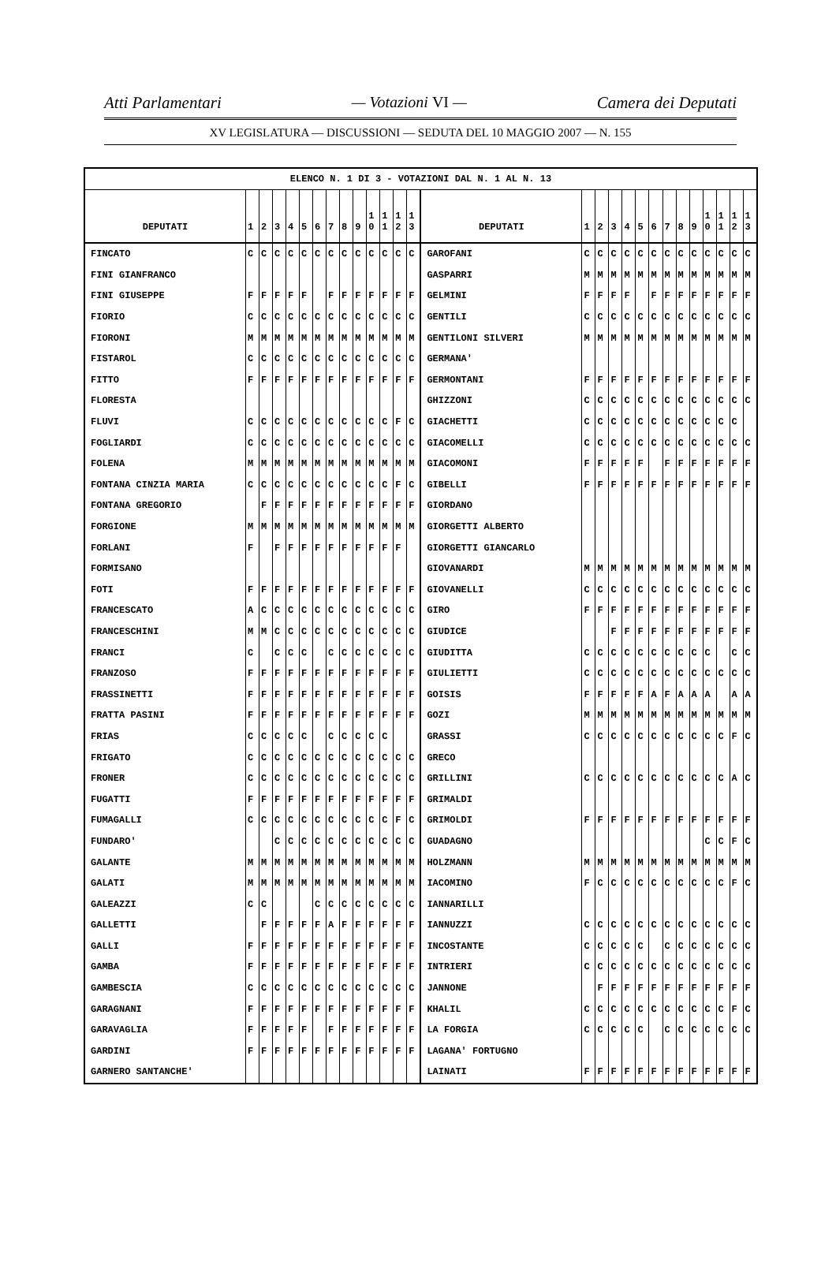Atti Parlamentari — Votazioni VI — Camera dei Deputati
XV LEGISLATURA — DISCUSSIONI — SEDUTA DEL 10 MAGGIO 2007 — N. 155
| ELENCO N. 1 DI 3 - VOTAZIONI DAL N. 1 AL N. 13 | | | | | | | | | | | | | | | | | | | | | | | | | | | |
| --- | --- | --- | --- | --- | --- | --- | --- | --- | --- | --- | --- | --- | --- | --- | --- | --- | --- | --- | --- | --- | --- | --- | --- | --- | --- | --- | --- |
| DEPUTATI | 1 | 2 | 3 | 4 | 5 | 6 | 7 | 8 | 9 | 1 0 | 1 1 | 1 2 | 1 3 | DEPUTATI | 1 | 2 | 3 | 4 | 5 | 6 | 7 | 8 | 9 | 1 0 | 1 1 | 1 2 | 1 3 |
| FINCATO | C | C | C | C | C | C | C | C | C | C | C | C | C | GAROFANI | C | C | C | C | C | C | C | C | C | C | C | C | C |
| FINI GIANFRANCO | | | | | | | | | | | | | | GASPARRI | M | M | M | M | M | M | M | M | M | M | M | M | M |
| FINI GIUSEPPE | F | F | F | F | F | | F | F | F | F | F | F | F | GELMINI | F | F | F | F | | F | F | F | F | F | F | F | F |
| FIORIO | C | C | C | C | C | C | C | C | C | C | C | C | C | GENTILI | C | C | C | C | C | C | C | C | C | C | C | C | C |
| FIORONI | M | M | M | M | M | M | M | M | M | M | M | M | M | GENTILONI SILVERI | M | M | M | M | M | M | M | M | M | M | M | M | M |
| FISTAROL | C | C | C | C | C | C | C | C | C | C | C | C | C | GERMANA' | | | | | | | | | | | | | |
| FITTO | F | F | F | F | F | F | F | F | F | F | F | F | F | GERMONTANI | F | F | F | F | F | F | F | F | F | F | F | F | F |
| FLORESTA | | | | | | | | | | | | | | GHIZZONI | C | C | C | C | C | C | C | C | C | C | C | C | C |
| FLUVI | C | C | C | C | C | C | C | C | C | C | C | F | C | GIACHETTI | C | C | C | C | C | C | C | C | C | C | C | C | |
| FOGLIARDI | C | C | C | C | C | C | C | C | C | C | C | C | C | GIACOMELLI | C | C | C | C | C | C | C | C | C | C | C | C | C |
| FOLENA | M | M | M | M | M | M | M | M | M | M | M | M | M | GIACOMONI | F | F | F | F | F | | F | F | F | F | F | F | F |
| FONTANA CINZIA MARIA | C | C | C | C | C | C | C | C | C | C | C | F | C | GIBELLI | F | F | F | F | F | F | F | F | F | F | F | F | F |
| FONTANA GREGORIO | | F | F | F | F | F | F | F | F | F | F | F | F | GIORDANO | | | | | | | | | | | | | |
| FORGIONE | M | M | M | M | M | M | M | M | M | M | M | M | M | GIORGETTI ALBERTO | | | | | | | | | | | | | |
| FORLANI | F | | F | F | F | F | F | F | F | F | F | F | | GIORGETTI GIANCARLO | | | | | | | | | | | | | |
| FORMISANO | | | | | | | | | | | | | | GIOVANARDI | M | M | M | M | M | M | M | M | M | M | M | M | M |
| FOTI | F | F | F | F | F | F | F | F | F | F | F | F | F | GIOVANELLI | C | C | C | C | C | C | C | C | C | C | C | C | C |
| FRANCESCATO | A | C | C | C | C | C | C | C | C | C | C | C | C | GIRO | F | F | F | F | F | F | F | F | F | F | F | F | F |
| FRANCESCHINI | M | M | C | C | C | C | C | C | C | C | C | C | C | GIUDICE | | | F | F | F | F | F | F | F | F | F | F | F |
| FRANCI | C | | C | C | C | | C | C | C | C | C | C | C | GIUDITTA | C | C | C | C | C | C | C | C | C | C | | C | C |
| FRANZOSO | F | F | F | F | F | F | F | F | F | F | F | F | F | GIULIETTI | C | C | C | C | C | C | C | C | C | C | C | C | C |
| FRASSINETTI | F | F | F | F | F | F | F | F | F | F | F | F | F | GOISIS | F | F | F | F | F | A | F | A | A | A | | A | A |
| FRATTA PASINI | F | F | F | F | F | F | F | F | F | F | F | F | F | GOZI | M | M | M | M | M | M | M | M | M | M | M | M | M |
| FRIAS | C | C | C | C | C | | C | C | C | C | C | | | GRASSI | C | C | C | C | C | C | C | C | C | C | C | F | C |
| FRIGATO | C | C | C | C | C | C | C | C | C | C | C | C | C | GRECO | | | | | | | | | | | | | |
| FRONER | C | C | C | C | C | C | C | C | C | C | C | C | C | GRILLINI | C | C | C | C | C | C | C | C | C | C | C | A | C |
| FUGATTI | F | F | F | F | F | F | F | F | F | F | F | F | F | GRIMALDI | | | | | | | | | | | | | |
| FUMAGALLI | C | C | C | C | C | C | C | C | C | C | C | F | C | GRIMOLDI | F | F | F | F | F | F | F | F | F | F | F | F | F |
| FUNDARO' | | | C | C | C | C | C | C | C | C | C | C | C | GUADAGNO | | | | | | | | | | C | C | F | C |
| GALANTE | M | M | M | M | M | M | M | M | M | M | M | M | M | HOLZMANN | M | M | M | M | M | M | M | M | M | M | M | M | M |
| GALATI | M | M | M | M | M | M | M | M | M | M | M | M | M | IACOMINO | F | C | C | C | C | C | C | C | C | C | C | F | C |
| GALEAZZI | C | C | | | | C | C | C | C | C | C | C | C | IANNARILLI | | | | | | | | | | | | | |
| GALLETTI | | F | F | F | F | F | A | F | F | F | F | F | F | IANNUZZI | C | C | C | C | C | C | C | C | C | C | C | C | C |
| GALLI | F | F | F | F | F | F | F | F | F | F | F | F | F | INCOSTANTE | C | C | C | C | C | | C | C | C | C | C | C | C |
| GAMBA | F | F | F | F | F | F | F | F | F | F | F | F | F | INTRIERI | C | C | C | C | C | C | C | C | C | C | C | C | C |
| GAMBESCIA | C | C | C | C | C | C | C | C | C | C | C | C | C | JANNONE | | F | F | F | F | F | F | F | F | F | F | F | F |
| GARAGNANI | F | F | F | F | F | F | F | F | F | F | F | F | F | KHALIL | C | C | C | C | C | C | C | C | C | C | C | F | C |
| GARAVAGLIA | F | F | F | F | F | | F | F | F | F | F | F | F | LA FORGIA | C | C | C | C | C | | C | C | C | C | C | C | C |
| GARDINI | F | F | F | F | F | F | F | F | F | F | F | F | F | LAGANA' FORTUGNO | | | | | | | | | | | | | |
| GARNERO SANTANCHE' | | | | | | | | | | | | | | LAINATI | F | F | F | F | F | F | F | F | F | F | F | F | F |